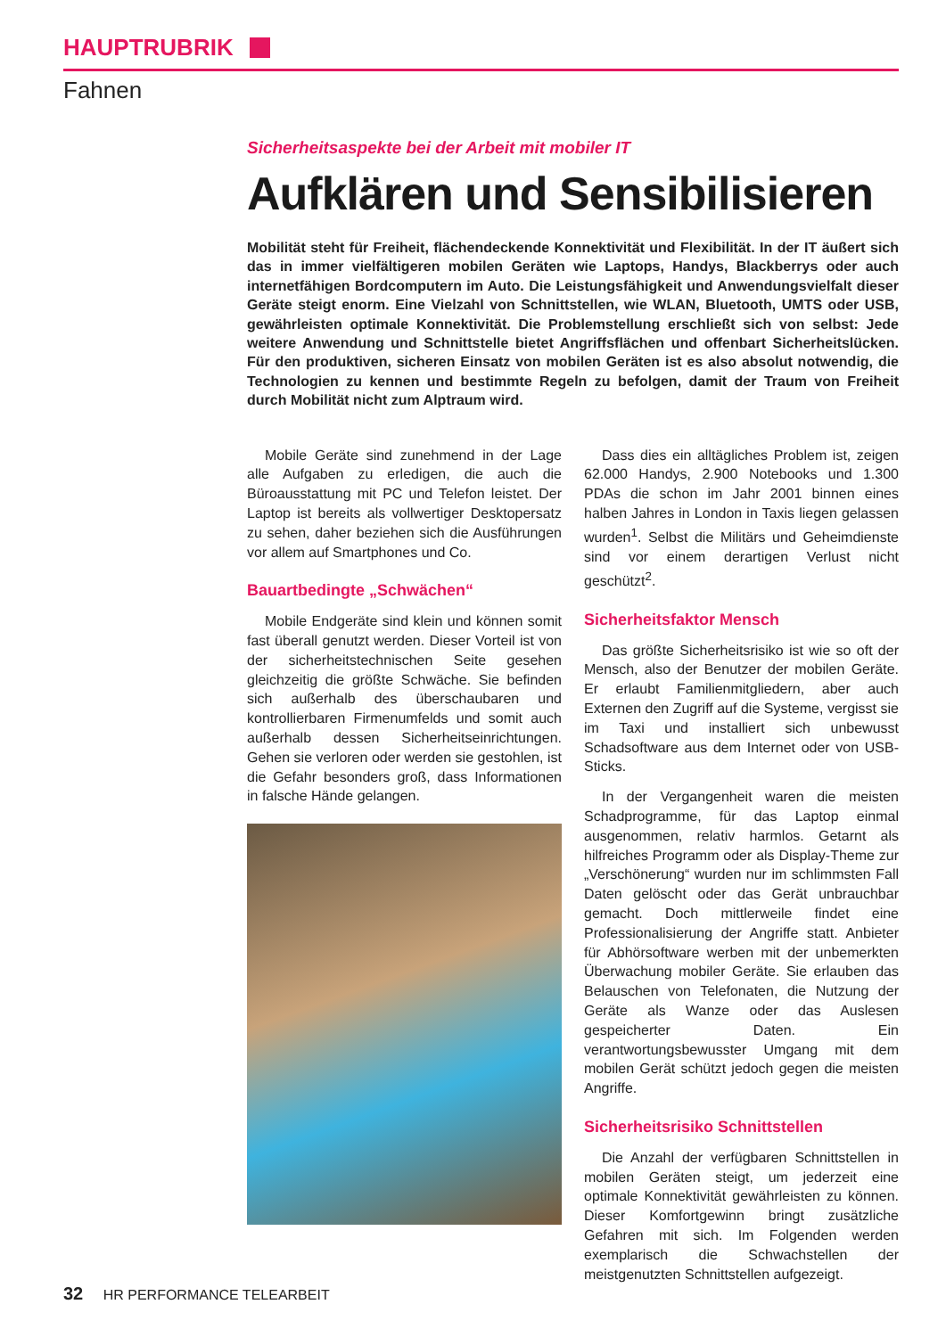HAUPTRUBRIK
Fahnen
Sicherheitsaspekte bei der Arbeit mit mobiler IT
Aufklären und Sensibilisieren
Mobilität steht für Freiheit, flächendeckende Konnektivität und Flexibilität. In der IT äußert sich das in immer vielfältigeren mobilen Geräten wie Laptops, Handys, Blackberrys oder auch internetfähigen Bordcomputern im Auto. Die Leistungsfähigkeit und Anwendungsvielfalt dieser Geräte steigt enorm. Eine Vielzahl von Schnittstellen, wie WLAN, Bluetooth, UMTS oder USB, gewährleisten optimale Konnektivität. Die Problemstellung erschließt sich von selbst: Jede weitere Anwendung und Schnittstelle bietet Angriffsflächen und offenbart Sicherheitslücken. Für den produktiven, sicheren Einsatz von mobilen Geräten ist es also absolut notwendig, die Technologien zu kennen und bestimmte Regeln zu befolgen, damit der Traum von Freiheit durch Mobilität nicht zum Alptraum wird.
Mobile Geräte sind zunehmend in der Lage alle Aufgaben zu erledigen, die auch die Büroausstattung mit PC und Telefon leistet. Der Laptop ist bereits als vollwertiger Desktopersatz zu sehen, daher beziehen sich die Ausführungen vor allem auf Smartphones und Co.
Bauartbedingte „Schwächen“
Mobile Endgeräte sind klein und können somit fast überall genutzt werden. Dieser Vorteil ist von der sicherheitstechnischen Seite gesehen gleichzeitig die größte Schwäche. Sie befinden sich außerhalb des überschaubaren und kontrollierbaren Firmenumfelds und somit auch außerhalb dessen Sicherheitseinrichtungen. Gehen sie verloren oder werden sie gestohlen, ist die Gefahr besonders groß, dass Informationen in falsche Hände gelangen.
Dass dies ein alltägliches Problem ist, zeigen 62.000 Handys, 2.900 Notebooks und 1.300 PDAs die schon im Jahr 2001 binnen eines halben Jahres in London in Taxis liegen gelassen wurden<sup>1</sup>. Selbst die Militärs und Geheimdienste sind vor einem derartigen Verlust nicht geschützt<sup>2</sup>.
Sicherheitsfaktor Mensch
Das größte Sicherheitsrisiko ist wie so oft der Mensch, also der Benutzer der mobilen Geräte. Er erlaubt Familienmitgliedern, aber auch Externen den Zugriff auf die Systeme, vergisst sie im Taxi und installiert sich unbewusst Schadsoftware aus dem Internet oder von USB-Sticks.
In der Vergangenheit waren die meisten Schadprogramme, für das Laptop einmal ausgenommen, relativ harmlos. Getarnt als hilfreiches Programm oder als Display-Theme zur „Verschönerung“ wurden nur im schlimmsten Fall Daten gelöscht oder das Gerät unbrauchbar gemacht. Doch mittlerweile findet eine Professionalisierung der Angriffe statt. Anbieter für Abhörsoftware werben mit der unbemerkten Überwachung mobiler Geräte. Sie erlauben das Belauschen von Telefonaten, die Nutzung der Geräte als Wanze oder das Auslesen gespeicherter Daten. Ein verantwortungsbewusster Umgang mit dem mobilen Gerät schützt jedoch gegen die meisten Angriffe.
Sicherheitsrisiko Schnittstellen
Die Anzahl der verfügbaren Schnittstellen in mobilen Geräten steigt, um jederzeit eine optimale Konnektivität gewährleisten zu können. Dieser Komfortgewinn bringt zusätzliche Gefahren mit sich. Im Folgenden werden exemplarisch die Schwachstellen der meistgenutzten Schnittstellen aufgezeigt.
32 HR PERFORMANCE TELEARBEIT